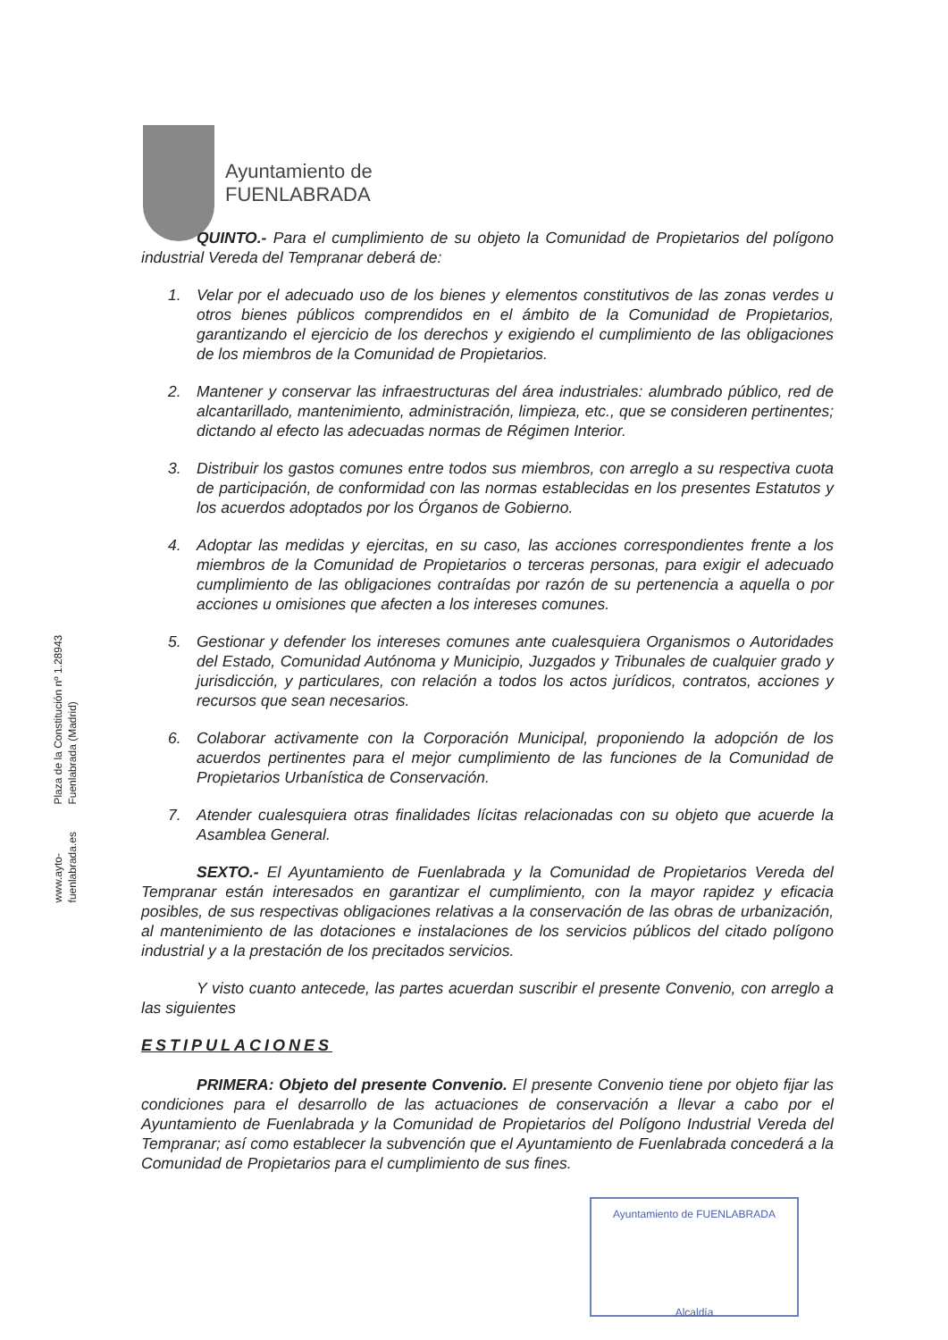Ayuntamiento de
FUENLABRADA
Plaza de la Constitución nº 1.28943 Fuenlabrada (Madrid)
www.ayto-fuenlabrada.es
QUINTO.- Para el cumplimiento de su objeto la Comunidad de Propietarios del polígono industrial Vereda del Tempranar deberá de:
1. Velar por el adecuado uso de los bienes y elementos constitutivos de las zonas verdes u otros bienes públicos comprendidos en el ámbito de la Comunidad de Propietarios, garantizando el ejercicio de los derechos y exigiendo el cumplimiento de las obligaciones de los miembros de la Comunidad de Propietarios.
2. Mantener y conservar las infraestructuras del área industriales: alumbrado público, red de alcantarillado, mantenimiento, administración, limpieza, etc., que se consideren pertinentes; dictando al efecto las adecuadas normas de Régimen Interior.
3. Distribuir los gastos comunes entre todos sus miembros, con arreglo a su respectiva cuota de participación, de conformidad con las normas establecidas en los presentes Estatutos y los acuerdos adoptados por los Órganos de Gobierno.
4. Adoptar las medidas y ejercitas, en su caso, las acciones correspondientes frente a los miembros de la Comunidad de Propietarios o terceras personas, para exigir el adecuado cumplimiento de las obligaciones contraídas por razón de su pertenencia a aquella o por acciones u omisiones que afecten a los intereses comunes.
5. Gestionar y defender los intereses comunes ante cualesquiera Organismos o Autoridades del Estado, Comunidad Autónoma y Municipio, Juzgados y Tribunales de cualquier grado y jurisdicción, y particulares, con relación a todos los actos jurídicos, contratos, acciones y recursos que sean necesarios.
6. Colaborar activamente con la Corporación Municipal, proponiendo la adopción de los acuerdos pertinentes para el mejor cumplimiento de las funciones de la Comunidad de Propietarios Urbanística de Conservación.
7. Atender cualesquiera otras finalidades lícitas relacionadas con su objeto que acuerde la Asamblea General.
SEXTO.- El Ayuntamiento de Fuenlabrada y la Comunidad de Propietarios Vereda del Tempranar están interesados en garantizar el cumplimiento, con la mayor rapidez y eficacia posibles, de sus respectivas obligaciones relativas a la conservación de las obras de urbanización, al mantenimiento de las dotaciones e instalaciones de los servicios públicos del citado polígono industrial y a la prestación de los precitados servicios.
Y visto cuanto antecede, las partes acuerdan suscribir el presente Convenio, con arreglo a las siguientes
ESTIPULACIONES
PRIMERA: Objeto del presente Convenio. El presente Convenio tiene por objeto fijar las condiciones para el desarrollo de las actuaciones de conservación a llevar a cabo por el Ayuntamiento de Fuenlabrada y la Comunidad de Propietarios del Polígono Industrial Vereda del Tempranar; así como establecer la subvención que el Ayuntamiento de Fuenlabrada concederá a la Comunidad de Propietarios para el cumplimiento de sus fines.
Ayuntamiento de FUENLABRADA
Alcaldía